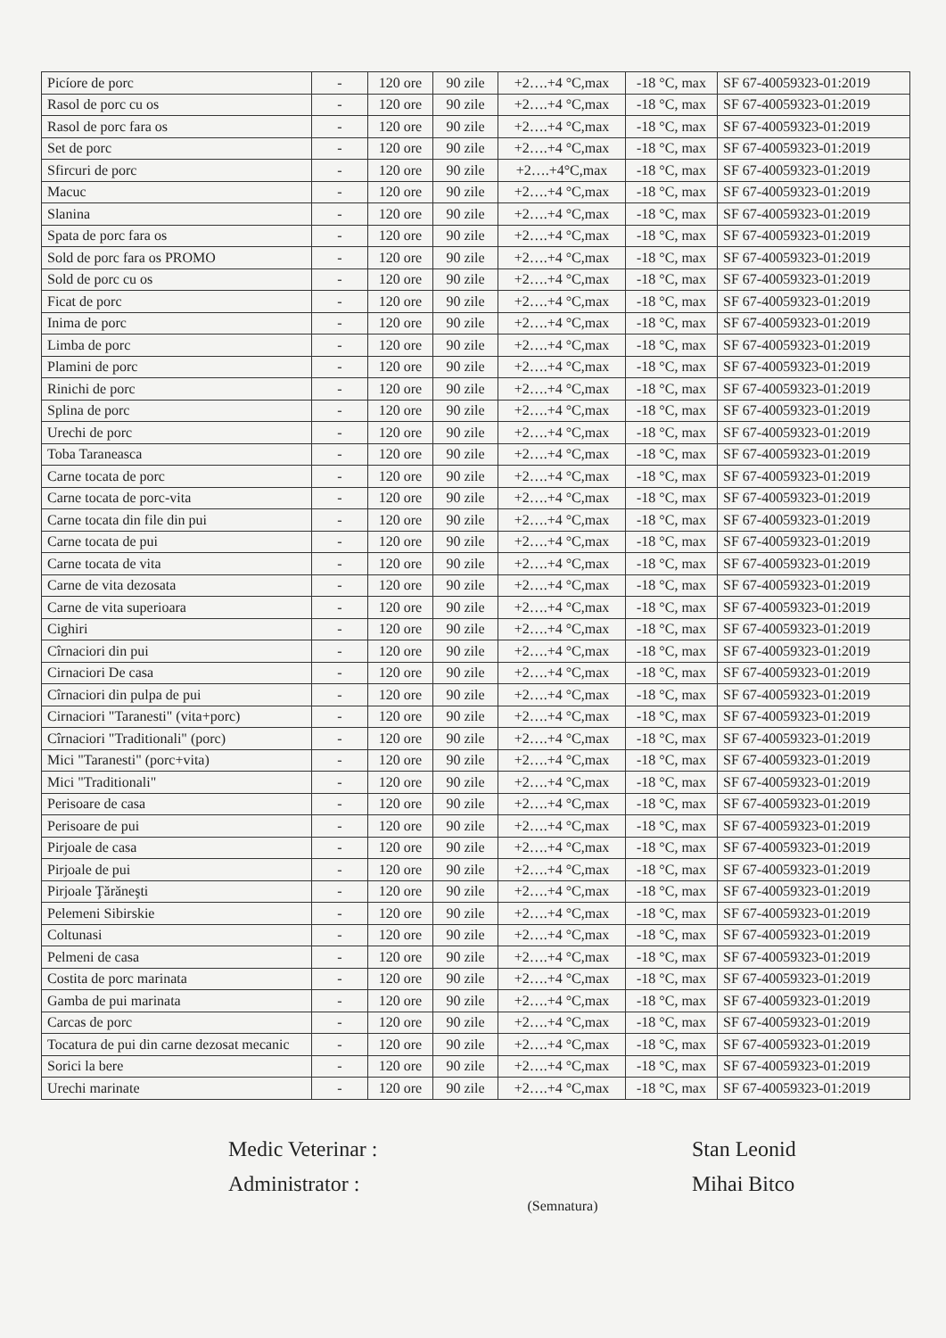| Picíore de porc | - | 120 ore | 90 zile | +2….+4 °C,max | -18 °C, max | SF 67-40059323-01:2019 |
| Rasol de porc cu os | - | 120 ore | 90 zile | +2….+4 °C,max | -18 °C, max | SF 67-40059323-01:2019 |
| Rasol de porc fara os | - | 120 ore | 90 zile | +2….+4 °C,max | -18 °C, max | SF 67-40059323-01:2019 |
| Set de porc | - | 120 ore | 90 zile | +2….+4 °C,max | -18 °C, max | SF 67-40059323-01:2019 |
| Sfircuri de porc | - | 120 ore | 90 zile | +2….+4°C,max | -18 °C, max | SF 67-40059323-01:2019 |
| Macuc | - | 120 ore | 90 zile | +2….+4 °C,max | -18 °C, max | SF 67-40059323-01:2019 |
| Slanina | - | 120 ore | 90 zile | +2….+4 °C,max | -18 °C, max | SF 67-40059323-01:2019 |
| Spata de porc fara os | - | 120 ore | 90 zile | +2….+4 °C,max | -18 °C, max | SF 67-40059323-01:2019 |
| Sold de porc fara os PROMO | - | 120 ore | 90 zile | +2….+4 °C,max | -18 °C, max | SF 67-40059323-01:2019 |
| Sold de porc cu os | - | 120 ore | 90 zile | +2….+4 °C,max | -18 °C, max | SF 67-40059323-01:2019 |
| Ficat de porc | - | 120 ore | 90 zile | +2….+4 °C,max | -18 °C, max | SF 67-40059323-01:2019 |
| Inima de porc | - | 120 ore | 90 zile | +2….+4 °C,max | -18 °C, max | SF 67-40059323-01:2019 |
| Limba de porc | - | 120 ore | 90 zile | +2….+4 °C,max | -18 °C, max | SF 67-40059323-01:2019 |
| Plamini de porc | - | 120 ore | 90 zile | +2….+4 °C,max | -18 °C, max | SF 67-40059323-01:2019 |
| Rinichi de porc | - | 120 ore | 90 zile | +2….+4 °C,max | -18 °C, max | SF 67-40059323-01:2019 |
| Splina de porc | - | 120 ore | 90 zile | +2….+4 °C,max | -18 °C, max | SF 67-40059323-01:2019 |
| Urechi de porc | - | 120 ore | 90 zile | +2….+4 °C,max | -18 °C, max | SF 67-40059323-01:2019 |
| Toba Taraneasca | - | 120 ore | 90 zile | +2….+4 °C,max | -18 °C, max | SF 67-40059323-01:2019 |
| Carne tocata de porc | - | 120 ore | 90 zile | +2….+4 °C,max | -18 °C, max | SF 67-40059323-01:2019 |
| Carne tocata de porc-vita | - | 120 ore | 90 zile | +2….+4 °C,max | -18 °C, max | SF 67-40059323-01:2019 |
| Carne tocata din file din pui | - | 120 ore | 90 zile | +2….+4 °C,max | -18 °C, max | SF 67-40059323-01:2019 |
| Carne tocata de pui | - | 120 ore | 90 zile | +2….+4 °C,max | -18 °C, max | SF 67-40059323-01:2019 |
| Carne tocata de vita | - | 120 ore | 90 zile | +2….+4 °C,max | -18 °C, max | SF 67-40059323-01:2019 |
| Carne de vita dezosata | - | 120 ore | 90 zile | +2….+4 °C,max | -18 °C, max | SF 67-40059323-01:2019 |
| Carne de vita superioara | - | 120 ore | 90 zile | +2….+4 °C,max | -18 °C, max | SF 67-40059323-01:2019 |
| Cighiri | - | 120 ore | 90 zile | +2….+4 °C,max | -18 °C, max | SF 67-40059323-01:2019 |
| Cîrnaciori din pui | - | 120 ore | 90 zile | +2….+4 °C,max | -18 °C, max | SF 67-40059323-01:2019 |
| Cirnaciori De casa | - | 120 ore | 90 zile | +2….+4 °C,max | -18 °C, max | SF 67-40059323-01:2019 |
| Cîrnaciori din pulpa de pui | - | 120 ore | 90 zile | +2….+4 °C,max | -18 °C, max | SF 67-40059323-01:2019 |
| Cirnaciori "Taranesti" (vita+porc) | - | 120 ore | 90 zile | +2….+4 °C,max | -18 °C, max | SF 67-40059323-01:2019 |
| Cîrnaciori "Traditionali" (porc) | - | 120 ore | 90 zile | +2….+4 °C,max | -18 °C, max | SF 67-40059323-01:2019 |
| Mici "Taranesti" (porc+vita) | - | 120 ore | 90 zile | +2….+4 °C,max | -18 °C, max | SF 67-40059323-01:2019 |
| Mici "Traditionali" | - | 120 ore | 90 zile | +2….+4 °C,max | -18 °C, max | SF 67-40059323-01:2019 |
| Perisoare de casa | - | 120 ore | 90 zile | +2….+4 °C,max | -18 °C, max | SF 67-40059323-01:2019 |
| Perisoare de pui | - | 120 ore | 90 zile | +2….+4 °C,max | -18 °C, max | SF 67-40059323-01:2019 |
| Pirjoale de casa | - | 120 ore | 90 zile | +2….+4 °C,max | -18 °C, max | SF 67-40059323-01:2019 |
| Pirjoale de pui | - | 120 ore | 90 zile | +2….+4 °C,max | -18 °C, max | SF 67-40059323-01:2019 |
| Pirjoale Ţărăneşti | - | 120 ore | 90 zile | +2….+4 °C,max | -18 °C, max | SF 67-40059323-01:2019 |
| Pelemeni Sibirskie | - | 120 ore | 90 zile | +2….+4 °C,max | -18 °C, max | SF 67-40059323-01:2019 |
| Coltunasi | - | 120 ore | 90 zile | +2….+4 °C,max | -18 °C, max | SF 67-40059323-01:2019 |
| Pelmeni de casa | - | 120 ore | 90 zile | +2….+4 °C,max | -18 °C, max | SF 67-40059323-01:2019 |
| Costita de porc marinata | - | 120 ore | 90 zile | +2….+4 °C,max | -18 °C, max | SF 67-40059323-01:2019 |
| Gamba de pui marinata | - | 120 ore | 90 zile | +2….+4 °C,max | -18 °C, max | SF 67-40059323-01:2019 |
| Carcas de porc | - | 120 ore | 90 zile | +2….+4 °C,max | -18 °C, max | SF 67-40059323-01:2019 |
| Tocatura de pui din carne dezosat mecanic | - | 120 ore | 90 zile | +2….+4 °C,max | -18 °C, max | SF 67-40059323-01:2019 |
| Sorici la bere | - | 120 ore | 90 zile | +2….+4 °C,max | -18 °C, max | SF 67-40059323-01:2019 |
| Urechi marinate | - | 120 ore | 90 zile | +2….+4 °C,max | -18 °C, max | SF 67-40059323-01:2019 |
Medic Veterinar :
Administrator :
(Semnatura)
Stan Leonid
Mihai Bitco